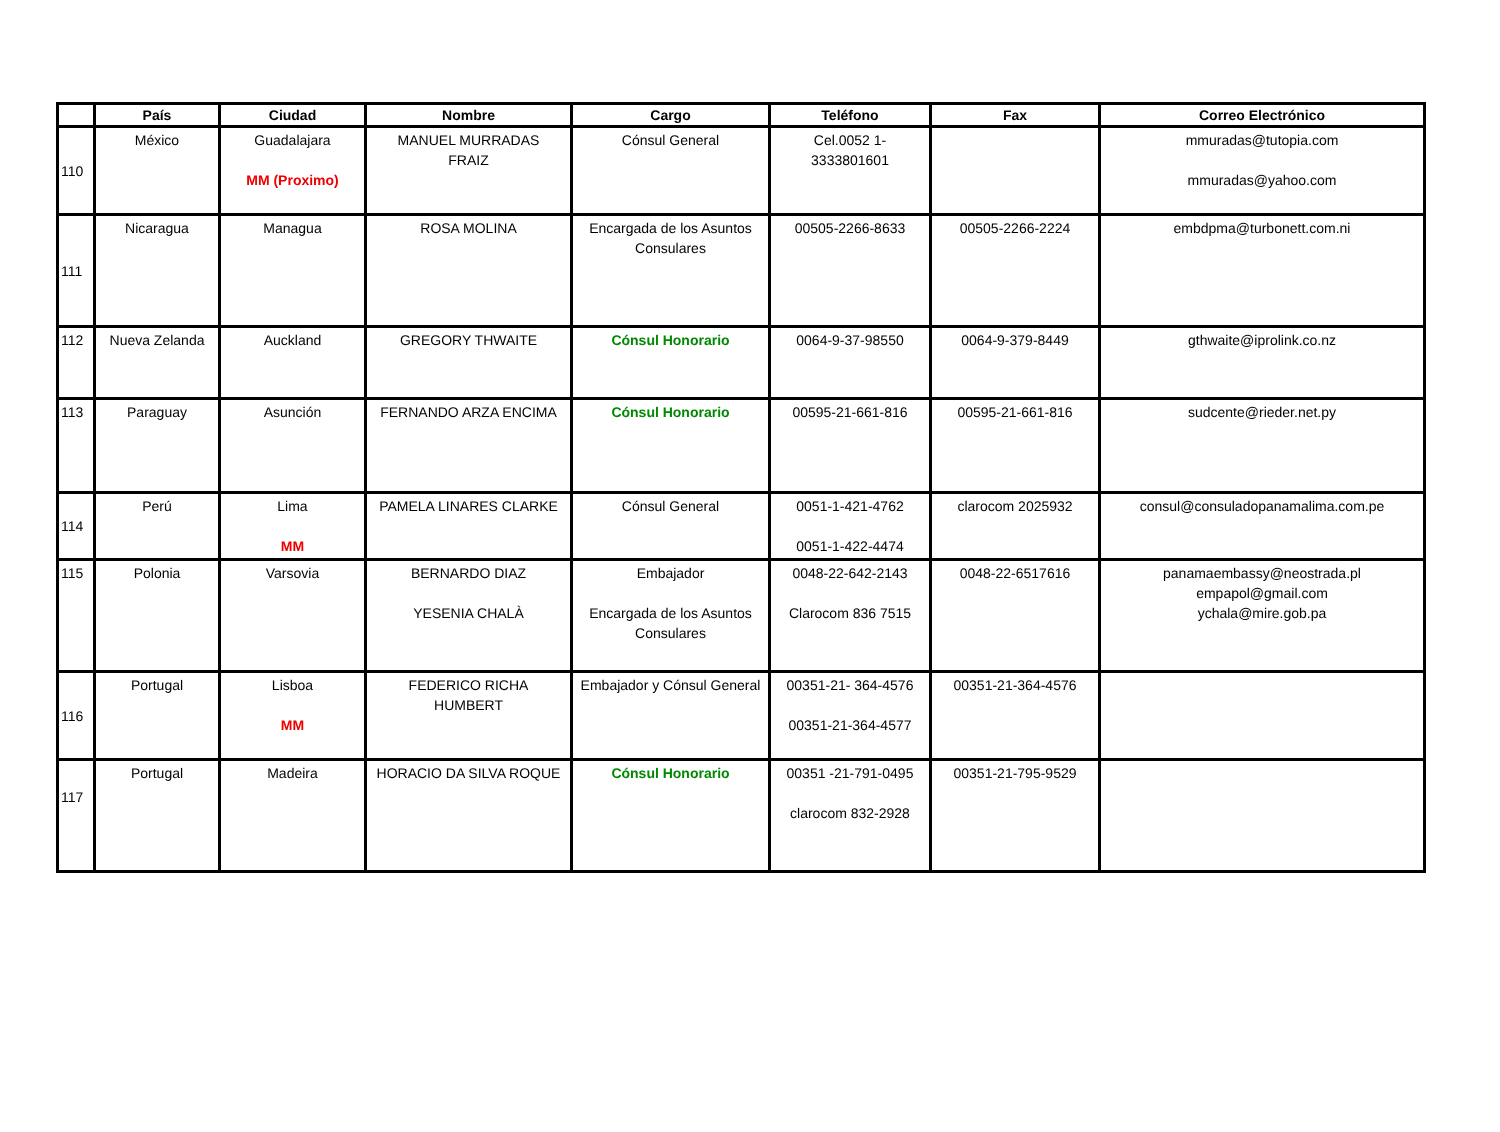| | País | Ciudad | Nombre | Cargo | Teléfono | Fax | Correo Electrónico |
| --- | --- | --- | --- | --- | --- | --- | --- |
| 110 | México | Guadalajara MM (Proximo) | MANUEL MURRADAS FRAIZ | Cónsul General | Cel.0052 1- 3333801601 | | mmuradas@tutopia.com mmuradas@yahoo.com |
| 111 | Nicaragua | Managua | ROSA MOLINA | Encargada de los Asuntos Consulares | 00505-2266-8633 | 00505-2266-2224 | embdpma@turbonett.com.ni |
| 112 | Nueva Zelanda | Auckland | GREGORY THWAITE | Cónsul Honorario | 0064-9-37-98550 | 0064-9-379-8449 | gthwaite@iprolink.co.nz |
| 113 | Paraguay | Asunción | FERNANDO ARZA ENCIMA | Cónsul Honorario | 00595-21-661-816 | 00595-21-661-816 | sudcente@rieder.net.py |
| 114 | Perú | Lima MM | PAMELA LINARES CLARKE | Cónsul General | 0051-1-421-4762 0051-1-422-4474 | clarocom 2025932 | consul@consuladopanamalima.com.pe |
| 115 | Polonia | Varsovia | BERNARDO DIAZ YESENIA CHALÀ | Embajador Encargada de los Asuntos Consulares | 0048-22-642-2143 Clarocom 836 7515 | 0048-22-6517616 | panamaembassy@neostrada.pl empapol@gmail.com ychala@mire.gob.pa |
| 116 | Portugal | Lisboa MM | FEDERICO RICHA HUMBERT | Embajador y Cónsul General | 00351-21- 364-4576 00351-21-364-4577 | 00351-21-364-4576 | |
| 117 | Portugal | Madeira | HORACIO DA SILVA ROQUE | Cónsul Honorario | 00351 -21-791-0495 clarocom 832-2928 | 00351-21-795-9529 | |